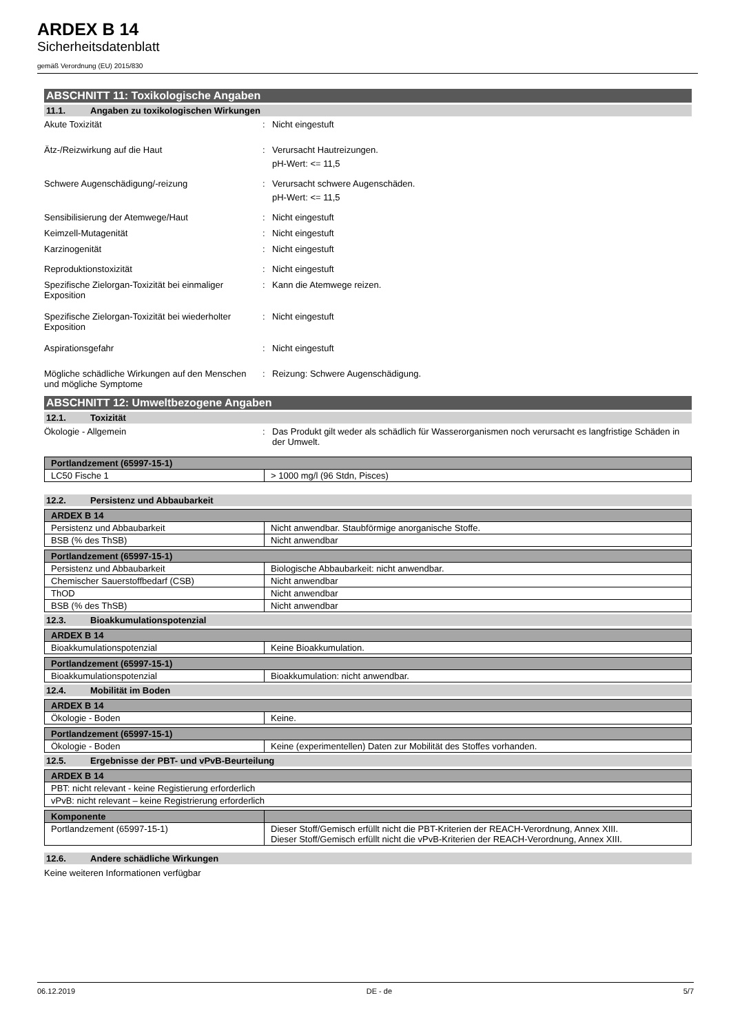ARDEX B 14
Sicherheitsdatenblatt
gemäß Verordnung (EU) 2015/830
ABSCHNITT 11: Toxikologische Angaben
11.1. Angaben zu toxikologischen Wirkungen
Akute Toxizität : Nicht eingestuft
Ätz-/Reizwirkung auf die Haut : Verursacht Hautreizungen.
pH-Wert: <= 11,5
Schwere Augenschädigung/-reizung : Verursacht schwere Augenschäden.
pH-Wert: <= 11,5
Sensibilisierung der Atemwege/Haut : Nicht eingestuft
Keimzell-Mutagenität : Nicht eingestuft
Karzinogenität : Nicht eingestuft
Reproduktionstoxizität : Nicht eingestuft
Spezifische Zielorgan-Toxizität bei einmaliger Exposition
: Kann die Atemwege reizen.
Spezifische Zielorgan-Toxizität bei wiederholter Exposition
: Nicht eingestuft
Aspirationsgefahr : Nicht eingestuft
Mögliche schädliche Wirkungen auf den Menschen und mögliche Symptome
: Reizung: Schwere Augenschädigung.
ABSCHNITT 12: Umweltbezogene Angaben
12.1. Toxizität
Ökologie - Allgemein : Das Produkt gilt weder als schädlich für Wasserorganismen noch verursacht es langfristige Schäden in der Umwelt.
| Portlandzement (65997-15-1) | |
| --- | --- |
| LC50 Fische 1 | > 1000 mg/l (96 Stdn, Pisces) |
12.2. Persistenz und Abbaubarkeit
| ARDEX B 14 | |
| --- | --- |
| Persistenz und Abbaubarkeit | Nicht anwendbar. Staubförmige anorganische Stoffe. |
| BSB (% des ThSB) | Nicht anwendbar |
| Portlandzement (65997-15-1) | |
| --- | --- |
| Persistenz und Abbaubarkeit | Biologische Abbaubarkeit: nicht anwendbar. |
| Chemischer Sauerstoffbedarf (CSB) | Nicht anwendbar |
| ThOD | Nicht anwendbar |
| BSB (% des ThSB) | Nicht anwendbar |
12.3. Bioakkumulationspotenzial
| ARDEX B 14 | |
| --- | --- |
| Bioakkumulationspotenzial | Keine Bioakkumulation. |
| Portlandzement (65997-15-1) | |
| --- | --- |
| Bioakkumulationspotenzial | Bioakkumulation: nicht anwendbar. |
12.4. Mobilität im Boden
| ARDEX B 14 | |
| --- | --- |
| Ökologie - Boden | Keine. |
| Portlandzement (65997-15-1) | |
| --- | --- |
| Ökologie - Boden | Keine (experimentellen) Daten zur Mobilität des Stoffes vorhanden. |
12.5. Ergebnisse der PBT- und vPvB-Beurteilung
| ARDEX B 14 |
| --- |
| PBT: nicht relevant - keine Registierung erforderlich |
| vPvB: nicht relevant – keine Registrierung erforderlich |
| Komponente | |
| --- | --- |
| Portlandzement (65997-15-1) | Dieser Stoff/Gemisch erfüllt nicht die PBT-Kriterien der REACH-Verordnung, Annex XIII. Dieser Stoff/Gemisch erfüllt nicht die vPvB-Kriterien der REACH-Verordnung, Annex XIII. |
12.6. Andere schädliche Wirkungen
Keine weiteren Informationen verfügbar
06.12.2019 DE - de 5/7